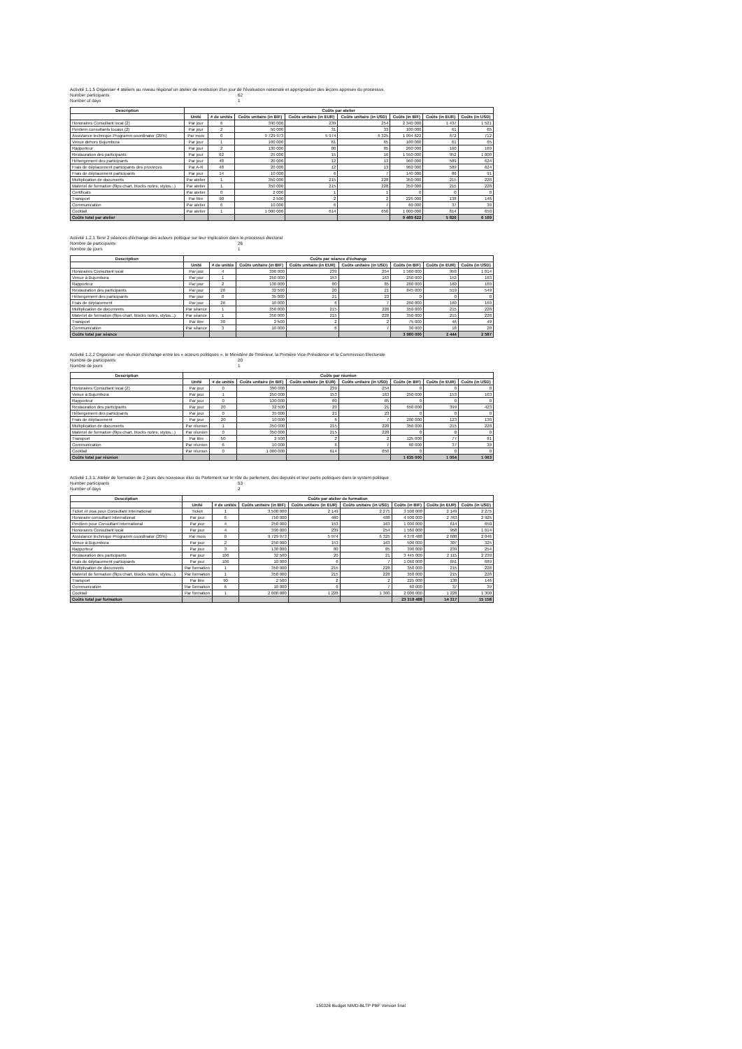Activité 1.1.5 Organiser 4 ateliers au niveau régional un atelier de restitution d'un jour de l'évaluation nationale et appropriation des leçons apprises du processus.
Number participants 62
Number of days 1
| Description | Coûts par atelier | | | | | | | |
| --- | --- | --- | --- | --- | --- | --- | --- | --- |
| | Unité | # de unités | Coûts unitaire (in BIF) | Coûts unitaire (in EUR) | Coûts unitaire (in USD) | Coûts (in BIF) | Coûts (in EUR) | Coûts (in USD) |
| Honoraires Consultant local (2) | Par jour | 6 | 390 000 | 239 | 254 | 2 340 000 | 1 437 | 1 521 |
| Perdiem consultants locaux (2) | Par jour | 2 | 50 000 | 31 | 33 | 100 000 | 61 | 65 |
| Assistance technique Programm coordinator (20%) | Par mois | 0 | 9 729 973 | 5 974 | 6 325 | 1 094 622 | 672 | 712 |
| Venue dehors Bujumbura | Par jour | 1 | 100 000 | 61 | 65 | 100 000 | 61 | 65 |
| Rapporteur | Par jour | 2 | 130 000 | 80 | 85 | 260 000 | 160 | 169 |
| Restauration des participants | Par jour | 62 | 25 000 | 15 | 16 | 1 550 000 | 952 | 1 008 |
| Hébergement des participants | Par jour | 48 | 20 000 | 12 | 13 | 960 000 | 589 | 624 |
| Frais de déplacement participants des provinces | Par A-R | 48 | 20 000 | 12 | 13 | 960 000 | 589 | 624 |
| Frais de déplacement participants | Par jour | 14 | 10 000 | 6 | 7 | 140 000 | 86 | 91 |
| Multiplication de documents | Par atelier | 1 | 350 000 | 215 | 228 | 350 000 | 215 | 228 |
| Materiel de formation (flips chart, blocks notes, stylos...) | Par atelier | 1 | 350 000 | 215 | 228 | 350 000 | 215 | 228 |
| Certificats | Par atelier | 0 | 2 000 | 1 | 1 | 0 | 0 | 0 |
| Transport | Par litre | 90 | 2 500 | 2 | 2 | 225 000 | 138 | 146 |
| Communication | Par atelier | 6 | 10 000 | 6 | 7 | 60 000 | 37 | 39 |
| Cocktail | Par atelier | 1 | 1 000 000 | 614 | 650 | 1 000 000 | 614 | 650 |
| Coûts total par atelier | | | | | | 9 489 622 | 5 826 | 6 169 |
Activité 1.2.1 Tenir 2 séances d'échange des acteurs politique sur leur implication dans le processus électoral
Nombre de participants 26
Nombre de jours 1
| Description | Coûts par séance d'échange | | | | | | | |
| --- | --- | --- | --- | --- | --- | --- | --- | --- |
| | Unité | # de unités | Coûts unitaire (in BIF) | Coûts unitaire (in EUR) | Coûts unitaire (in USD) | Coûts (in BIF) | Coûts (in EUR) | Coûts (in USD) |
| Honoraires Consultant local | Par jour | 4 | 390 000 | 239 | 254 | 1 560 000 | 958 | 1 014 |
| Venue à Bujumbura | Par jour | 1 | 250 000 | 153 | 163 | 250 000 | 153 | 163 |
| Rapporteur | Par jour | 2 | 130 000 | 80 | 85 | 260 000 | 160 | 169 |
| Restauration des participants | Par jour | 26 | 32 500 | 20 | 21 | 845 000 | 519 | 549 |
| Hébergement des participants | Par jour | 0 | 35 000 | 21 | 23 | 0 | 0 | 0 |
| Frais de déplacement | Par jour | 26 | 10 000 | 6 | 7 | 260 000 | 160 | 169 |
| Multiplication de documents | Par séance | 1 | 350 000 | 215 | 228 | 350 000 | 215 | 228 |
| Materiel de formation (flips chart, blocks notes, stylos...) | Par séance | 1 | 350 000 | 215 | 228 | 350 000 | 215 | 228 |
| Transport | Par litre | 30 | 2 500 | 2 | 2 | 75 000 | 46 | 49 |
| Communication | Par séance | 3 | 10 000 | 6 | 7 | 30 000 | 18 | 20 |
| Coûts total par séance | | | | | | 3 980 000 | 2 444 | 2 587 |
Activité 1.2.2 Organiser une réunion d'échange entre les « acteurs politiques », le Ministère de l'Intérieur, la Primière Vice-Présidence et la Commission Electorale
Nombre de participants 20
Nombre de jours 1
| Description | Coûts par réunion | | | | | | | |
| --- | --- | --- | --- | --- | --- | --- | --- | --- |
| | Unité | # de unités | Coûts unitaire (in BIF) | Coûts unitaire (in EUR) | Coûts unitaire (in USD) | Coûts (in BIF) | Coûts (in EUR) | Coûts (in USD) |
| Honoraires Consultant local (2) | Par jour | 0 | 390 000 | 239 | 254 | 0 | 0 | 0 |
| Venue à Bujumbura | Par jour | 1 | 250 000 | 153 | 163 | 250 000 | 153 | 163 |
| Rapporteur | Par jour | 0 | 130 000 | 80 | 85 | 0 | 0 | 0 |
| Restauration des participants | Par jour | 20 | 32 500 | 20 | 21 | 650 000 | 399 | 423 |
| Hébergement des participants | Par jour | 0 | 35 000 | 21 | 23 | 0 | 0 | 0 |
| Frais de déplacement | Par jour | 20 | 10 000 | 6 | 7 | 200 000 | 123 | 130 |
| Multiplication de documents | Par réunion | 1 | 350 000 | 215 | 228 | 350 000 | 215 | 228 |
| Materiel de formation (flips chart, blocks notes, stylos...) | Par réunion | 0 | 350 000 | 215 | 228 | 0 | 0 | 0 |
| Transport | Par litre | 50 | 2 500 | 2 | 2 | 125 000 | 77 | 81 |
| Communication | Par réunion | 6 | 10 000 | 6 | 7 | 60 000 | 37 | 39 |
| Cocktail | Par réunion | 0 | 1 000 000 | 614 | 650 | 0 | 0 | 0 |
| Coûts total par réunion | | | | | | 1 635 000 | 1 004 | 1 063 |
Activité 1.3.1. Atelier de formation de 2 jours des nouveaux élus du Parlement sur le rôle du parlement, des deputés et leur partis politiques dans le system politique
Number participants 53
Number of days 2
| Description | Coûts par atelier de formation | | | | | | | |
| --- | --- | --- | --- | --- | --- | --- | --- | --- |
| | Unité | # de unités | Coûts unitaire (in BIF) | Coûts unitaire (in EUR) | Coûts unitaire (in USD) | Coûts (in BIF) | Coûts (in EUR) | Coûts (in USD) |
| Ticket et visa pour Consultant International | Ticket | 1 | 3 500 000 | 2 149 | 2 275 | 3 500 000 | 2 149 | 2 275 |
| Honoraire consultant International | Par jour | 6 | 750 000 | 460 | 488 | 4 500 000 | 2 763 | 2 925 |
| Perdiem pour Consultant International | Par jour | 4 | 250 000 | 153 | 163 | 1 000 000 | 614 | 650 |
| Honoraires Consultant local | Par jour | 4 | 390 000 | 239 | 254 | 1 560 000 | 958 | 1 014 |
| Assistance technique Programm coordinator (20%) | Par mois | 0 | 9 729 973 | 5 974 | 6 325 | 4 378 488 | 2 688 | 2 846 |
| Venue à Bujumbura | Par jour | 2 | 250 000 | 153 | 163 | 500 000 | 307 | 325 |
| Rapporteur | Par jour | 3 | 130 000 | 80 | 85 | 390 000 | 239 | 254 |
| Restauration des participants | Par jour | 106 | 32 500 | 20 | 21 | 3 445 000 | 2 115 | 2 239 |
| Frais de déplacement participants | Par jour | 106 | 10 000 | 6 | 7 | 1 060 000 | 651 | 689 |
| Multiplication de documents | Par formation | 1 | 350 000 | 215 | 228 | 350 000 | 215 | 228 |
| Materiel de formation (flips chart, blocks notes, stylos...) | Par formation | 1 | 350 000 | 215 | 228 | 350 000 | 215 | 228 |
| Transport | Par litre | 90 | 2 500 | 2 | 2 | 225 000 | 138 | 146 |
| Communication | Par formation | 6 | 10 000 | 6 | 7 | 60 000 | 37 | 39 |
| Cocktail | Par formation | 1 | 2 000 000 | 1 228 | 1 300 | 2 000 000 | 1 228 | 1 300 |
| Coûts total par formation | | | | | | 23 318 488 | 14 317 | 15 158 |
150326 Budget NIMD-BLTP PBF Version final